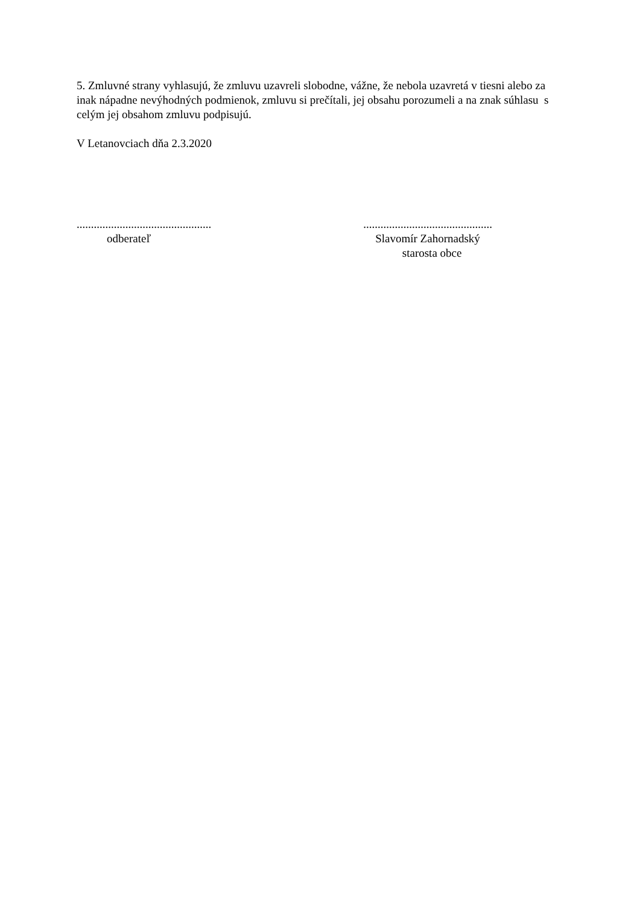5. Zmluvné strany vyhlasujú, že zmluvu uzavreli slobodne, vážne, že nebola uzavretá v tiesni alebo za inak nápadne nevýhodných podmienok, zmluvu si prečítali, jej obsahu porozumeli a na znak súhlasu s celým jej obsahom zmluvu podpisujú.
V Letanovciach dňa 2.3.2020
...............................................
odberateľ
.............................................
Slavomír Zahornadský
starosta obce